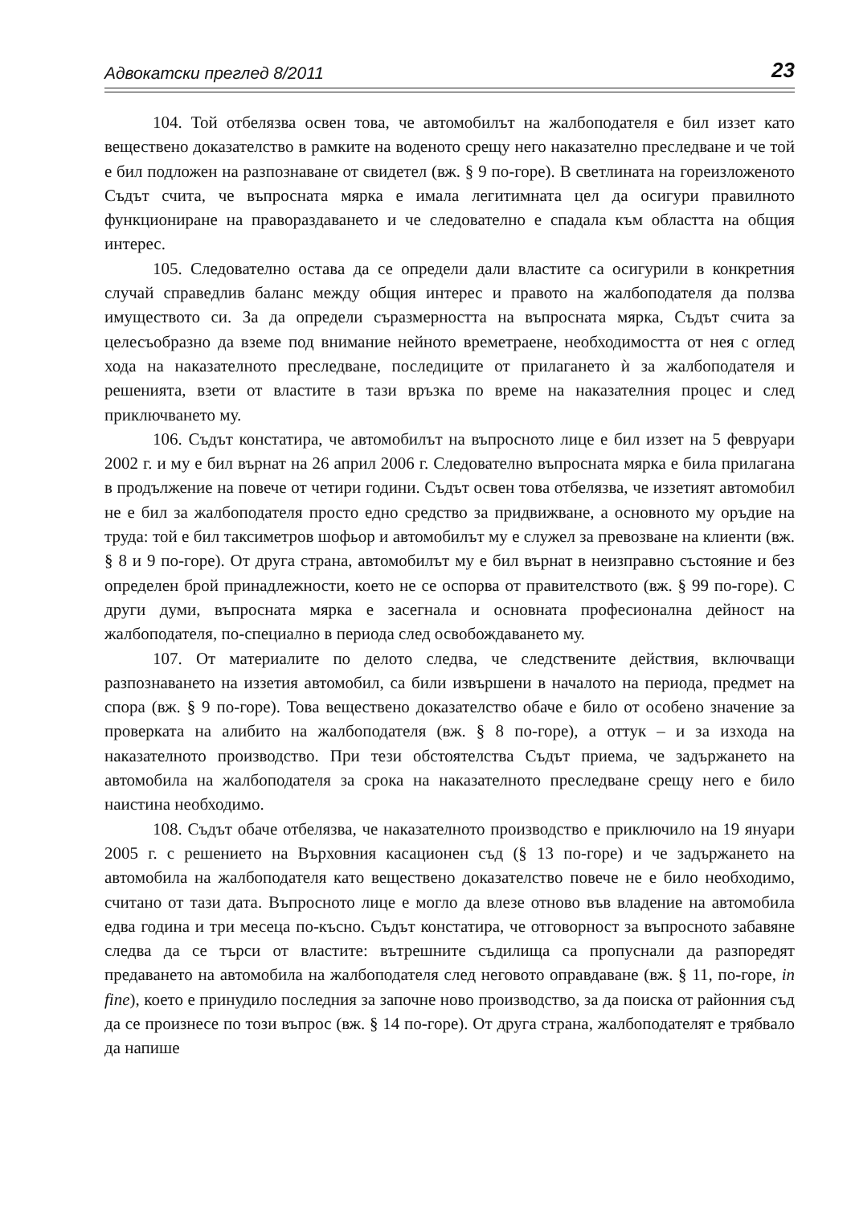Адвокатски преглед 8/2011 23
104. Той отбелязва освен това, че автомобилът на жалбоподателя е бил иззет като веществено доказателство в рамките на воденото срещу него наказателно преследване и че той е бил подложен на разпознаване от свидетел (вж. § 9 по-горе). В светлината на гореизложеното Съдът счита, че въпросната мярка е имала легитимната цел да осигури правилното функциониране на правораздаването и че следователно е спадала към областта на общия интерес.
105. Следователно остава да се определи дали властите са осигурили в конкретния случай справедлив баланс между общия интерес и правото на жалбоподателя да ползва имуществото си. За да определи съразмерността на въпросната мярка, Съдът счита за целесъобразно да вземе под внимание нейното времетраене, необходимостта от нея с оглед хода на наказателното преследване, последиците от прилагането ѝ за жалбоподателя и решенията, взети от властите в тази връзка по време на наказателния процес и след приключването му.
106. Съдът констатира, че автомобилът на въпросното лице е бил иззет на 5 февруари 2002 г. и му е бил върнат на 26 април 2006 г. Следователно въпросната мярка е била прилагана в продължение на повече от четири години. Съдът освен това отбелязва, че иззетият автомобил не е бил за жалбоподателя просто едно средство за придвижване, а основното му оръдие на труда: той е бил таксиметров шофьор и автомобилът му е служел за превозване на клиенти (вж. § 8 и 9 по-горе). От друга страна, автомобилът му е бил върнат в неизправно състояние и без определен брой принадлежности, което не се оспорва от правителството (вж. § 99 по-горе). С други думи, въпросната мярка е засегнала и основната професионална дейност на жалбоподателя, по-специално в периода след освобождаването му.
107. От материалите по делото следва, че следствените действия, включващи разпознаването на иззетия автомобил, са били извършени в началото на периода, предмет на спора (вж. § 9 по-горе). Това веществено доказателство обаче е било от особено значение за проверката на алибито на жалбоподателя (вж. § 8 по-горе), а оттук – и за изхода на наказателното производство. При тези обстоятелства Съдът приема, че задържането на автомобила на жалбоподателя за срока на наказателното преследване срещу него е било наистина необходимо.
108. Съдът обаче отбелязва, че наказателното производство е приключило на 19 януари 2005 г. с решението на Върховния касационен съд (§ 13 по-горе) и че задържането на автомобила на жалбоподателя като веществено доказателство повече не е било необходимо, считано от тази дата. Въпросното лице е могло да влезе отново във владение на автомобила едва година и три месеца по-късно. Съдът констатира, че отговорност за въпросното забавяне следва да се търси от властите: вътрешните съдилища са пропуснали да разпоредят предаването на автомобила на жалбоподателя след неговото оправдаване (вж. § 11, по-горе, in fine), което е принудило последния за започне ново производство, за да поиска от районния съд да се произнесе по този въпрос (вж. § 14 по-горе). От друга страна, жалбоподателят е трябвало да напише